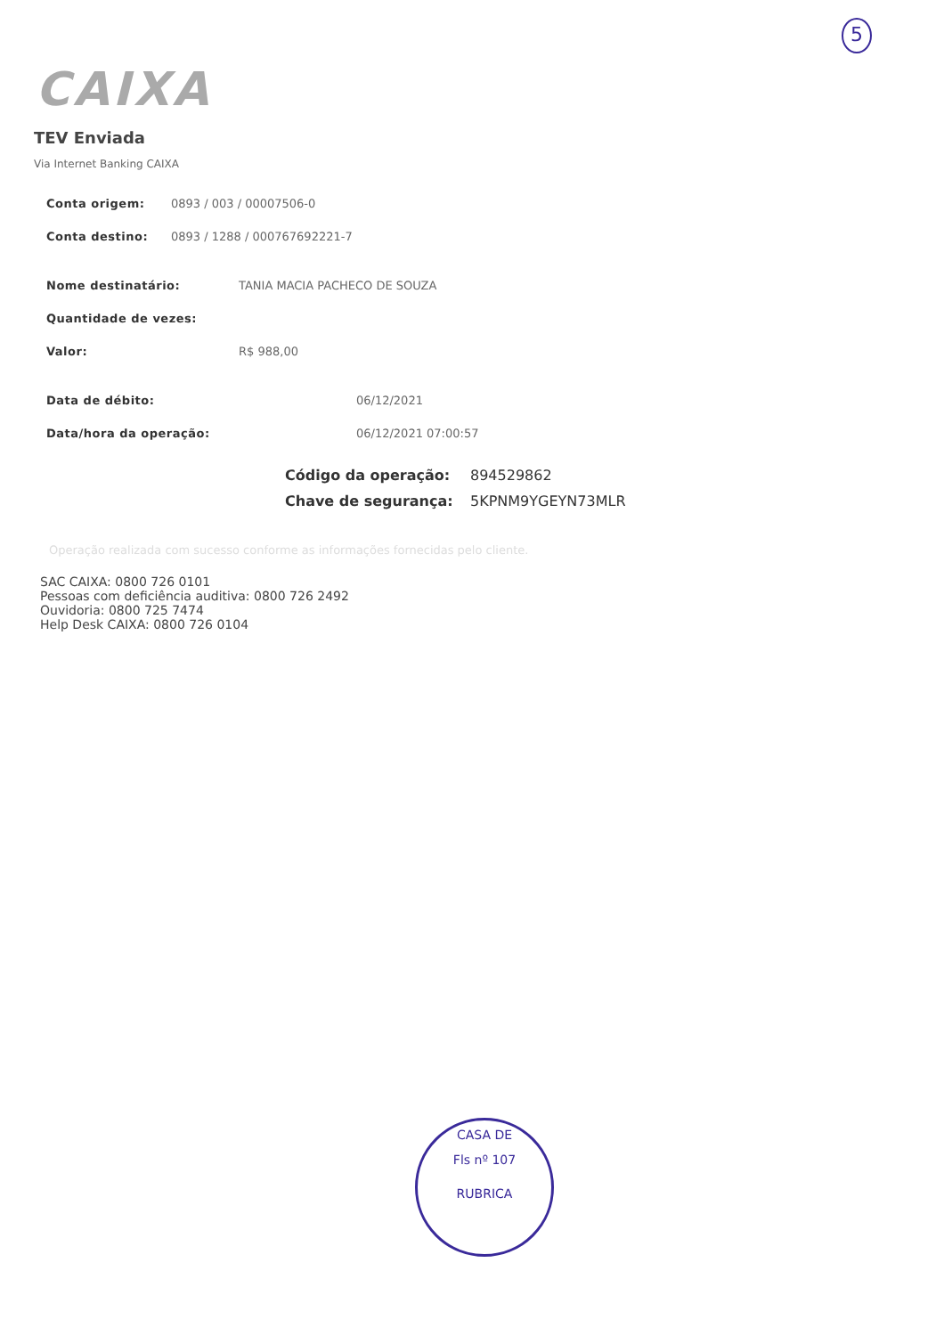5
CAIXA
TEV Enviada
Via Internet Banking CAIXA
Conta origem: 0893 / 003 / 00007506-0
Conta destino: 0893 / 1288 / 000767692221-7
Nome destinatário: TANIA MACIA PACHECO DE SOUZA
Quantidade de vezes:
Valor: R$ 988,00
Data de débito: 06/12/2021
Data/hora da operação: 06/12/2021 07:00:57
Código da operação: 894529862
Chave de segurança: 5KPNM9YGEYN73MLR
Operação realizada com sucesso conforme as informações fornecidas pelo cliente.
SAC CAIXA: 0800 726 0101
Pessoas com deficiência auditiva: 0800 726 2492
Ouvidoria: 0800 725 7474
Help Desk CAIXA: 0800 726 0104
CASA DE
Fls nº 107
RUBRICA